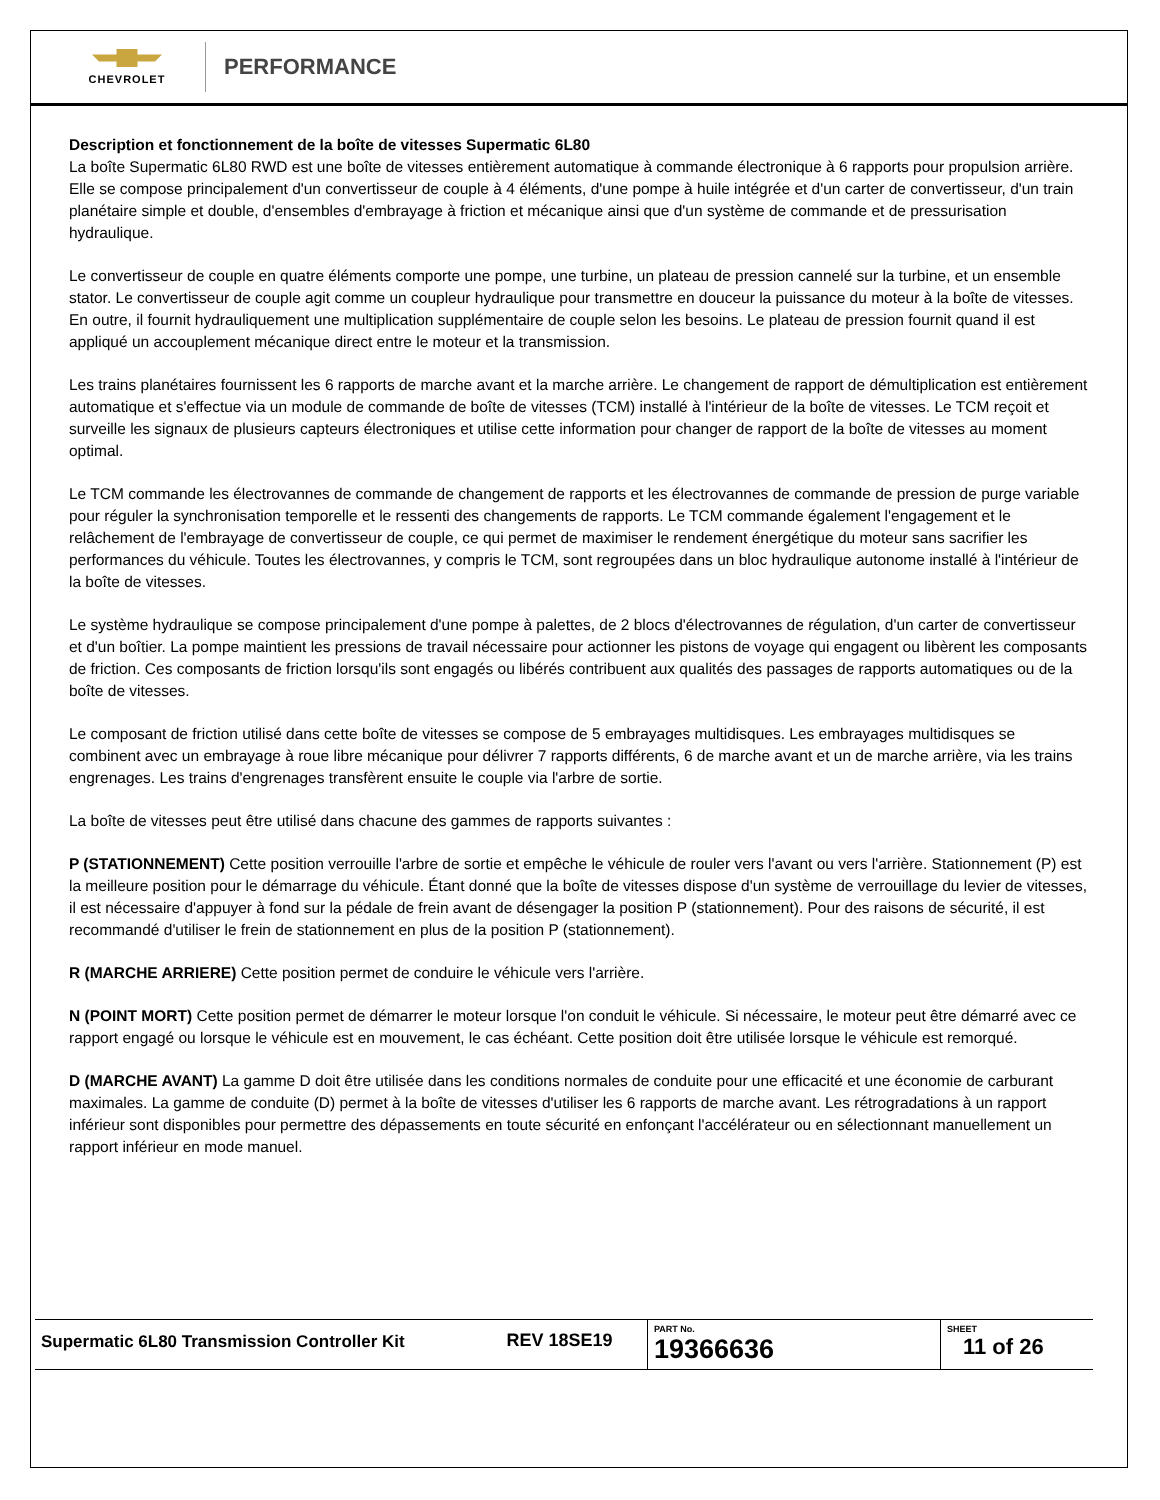CHEVROLET
PERFORMANCE
Description et fonctionnement de la boîte de vitesses Supermatic 6L80
La boîte Supermatic 6L80 RWD est une boîte de vitesses entièrement automatique à commande électronique à 6 rapports pour propulsion arrière. Elle se compose principalement d'un convertisseur de couple à 4 éléments, d'une pompe à huile intégrée et d'un carter de convertisseur, d'un train planétaire simple et double, d'ensembles d'embrayage à friction et mécanique ainsi que d'un système de commande et de pressurisation hydraulique.
Le convertisseur de couple en quatre éléments comporte une pompe, une turbine, un plateau de pression cannelé sur la turbine, et un ensemble stator. Le convertisseur de couple agit comme un coupleur hydraulique pour transmettre en douceur la puissance du moteur à la boîte de vitesses. En outre, il fournit hydrauliquement une multiplication supplémentaire de couple selon les besoins. Le plateau de pression fournit quand il est appliqué un accouplement mécanique direct entre le moteur et la transmission.
Les trains planétaires fournissent les 6 rapports de marche avant et la marche arrière. Le changement de rapport de démultiplication est entièrement automatique et s'effectue via un module de commande de boîte de vitesses (TCM) installé à l'intérieur de la boîte de vitesses. Le TCM reçoit et surveille les signaux de plusieurs capteurs électroniques et utilise cette information pour changer de rapport de la boîte de vitesses au moment optimal.
Le TCM commande les électrovannes de commande de changement de rapports et les électrovannes de commande de pression de purge variable pour réguler la synchronisation temporelle et le ressenti des changements de rapports. Le TCM commande également l'engagement et le relâchement de l'embrayage de convertisseur de couple, ce qui permet de maximiser le rendement énergétique du moteur sans sacrifier les performances du véhicule. Toutes les électrovannes, y compris le TCM, sont regroupées dans un bloc hydraulique autonome installé à l'intérieur de la boîte de vitesses.
Le système hydraulique se compose principalement d'une pompe à palettes, de 2 blocs d'électrovannes de régulation, d'un carter de convertisseur et d'un boîtier. La pompe maintient les pressions de travail nécessaire pour actionner les pistons de voyage qui engagent ou libèrent les composants de friction. Ces composants de friction lorsqu'ils sont engagés ou libérés contribuent aux qualités des passages de rapports automatiques ou de la boîte de vitesses.
Le composant de friction utilisé dans cette boîte de vitesses se compose de 5 embrayages multidisques. Les embrayages multidisques se combinent avec un embrayage à roue libre mécanique pour délivrer 7 rapports différents, 6 de marche avant et un de marche arrière, via les trains engrenages. Les trains d'engrenages transfèrent ensuite le couple via l'arbre de sortie.
La boîte de vitesses peut être utilisé dans chacune des gammes de rapports suivantes :
P (STATIONNEMENT) Cette position verrouille l'arbre de sortie et empêche le véhicule de rouler vers l'avant ou vers l'arrière. Stationnement (P) est la meilleure position pour le démarrage du véhicule. Étant donné que la boîte de vitesses dispose d'un système de verrouillage du levier de vitesses, il est nécessaire d'appuyer à fond sur la pédale de frein avant de désengager la position P (stationnement). Pour des raisons de sécurité, il est recommandé d'utiliser le frein de stationnement en plus de la position P (stationnement).
R (MARCHE ARRIERE) Cette position permet de conduire le véhicule vers l'arrière.
N (POINT MORT) Cette position permet de démarrer le moteur lorsque l'on conduit le véhicule. Si nécessaire, le moteur peut être démarré avec ce rapport engagé ou lorsque le véhicule est en mouvement, le cas échéant. Cette position doit être utilisée lorsque le véhicule est remorqué.
D (MARCHE AVANT) La gamme D doit être utilisée dans les conditions normales de conduite pour une efficacité et une économie de carburant maximales. La gamme de conduite (D) permet à la boîte de vitesses d'utiliser les 6 rapports de marche avant. Les rétrogradations à un rapport inférieur sont disponibles pour permettre des dépassements en toute sécurité en enfonçant l'accélérateur ou en sélectionnant manuellement un rapport inférieur en mode manuel.
| Supermatic 6L80 Transmission Controller Kit | REV 18SE19 | PART No. 19366636 | SHEET 11 of 26 |